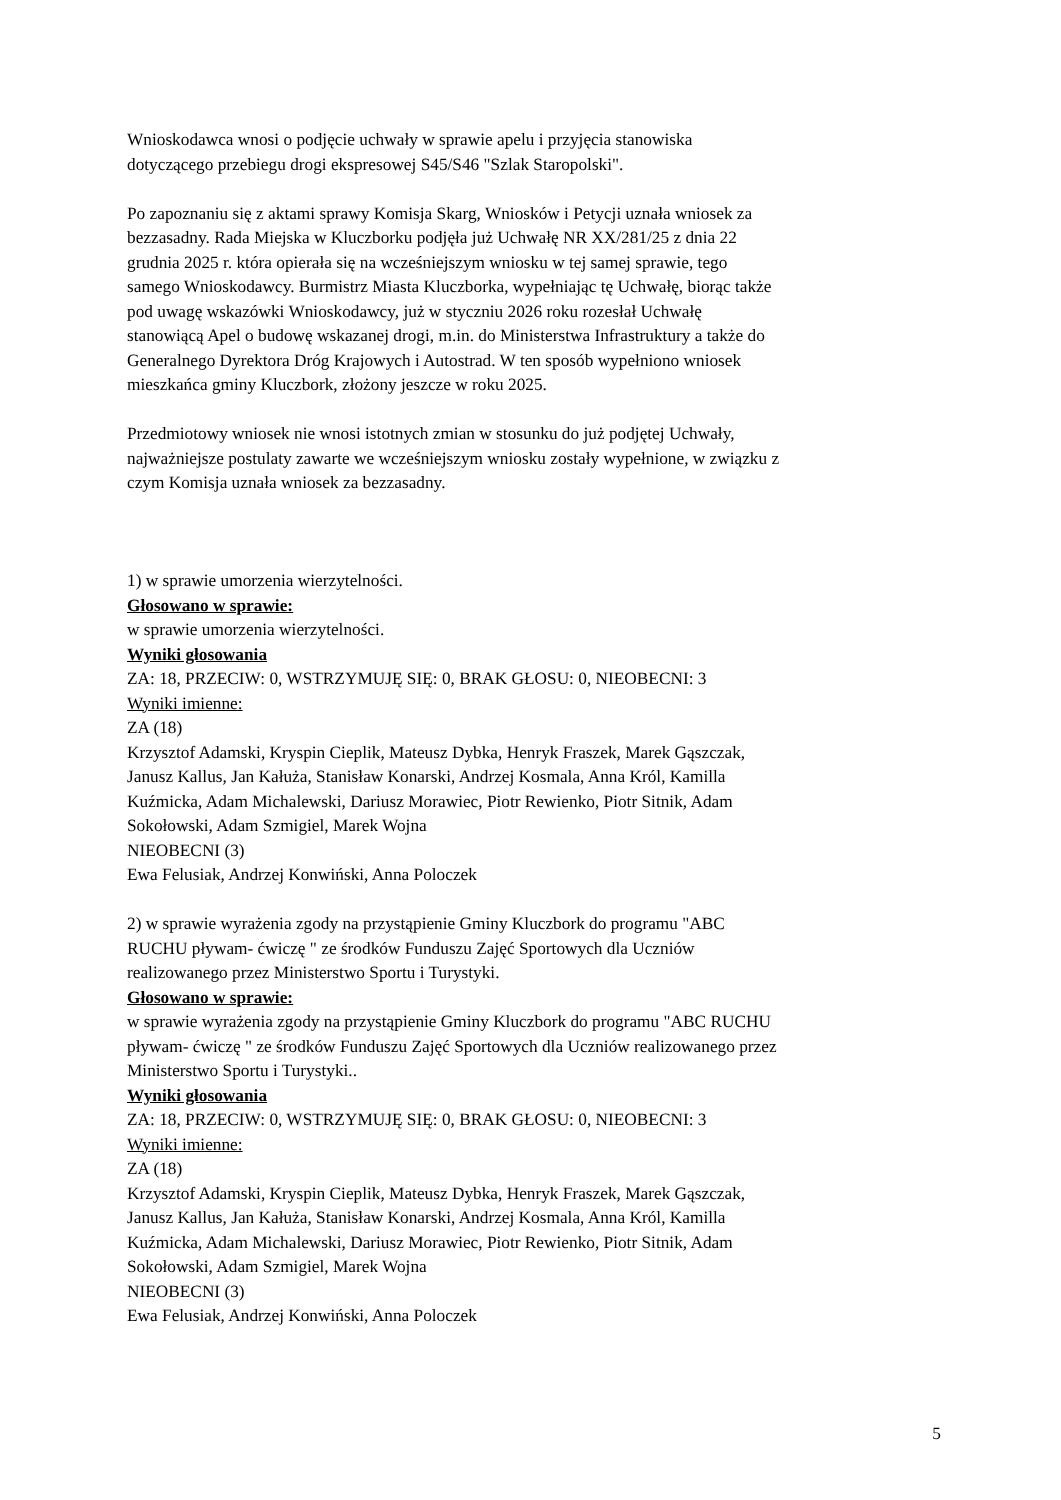Wnioskodawca wnosi o podjęcie uchwały w sprawie apelu i przyjęcia stanowiska
dotyczącego przebiegu drogi ekspresowej S45/S46 "Szlak Staropolski".
Po zapoznaniu się z aktami sprawy Komisja Skarg, Wniosków i Petycji uznała wniosek za
bezzasadny. Rada Miejska w Kluczborku podjęła już Uchwałę NR XX/281/25 z dnia 22
grudnia 2025 r. która opierała się na wcześniejszym wniosku w tej samej sprawie, tego
samego Wnioskodawcy. Burmistrz Miasta Kluczborka, wypełniając tę Uchwałę, biorąc także
pod uwagę wskazówki Wnioskodawcy, już w styczniu 2026 roku rozesłał Uchwałę
stanowiącą Apel o budowę wskazanej drogi, m.in. do Ministerstwa Infrastruktury a także do
Generalnego Dyrektora Dróg Krajowych i Autostrad. W ten sposób wypełniono wniosek
mieszkańca gminy Kluczbork, złożony jeszcze w roku 2025.
Przedmiotowy wniosek nie wnosi istotnych zmian w stosunku do już podjętej Uchwały,
najważniejsze postulaty zawarte we wcześniejszym wniosku zostały wypełnione, w związku z
czym Komisja uznała wniosek za bezzasadny.
1) w sprawie umorzenia wierzytelności.
Głosowano w sprawie:
w sprawie umorzenia wierzytelności.
Wyniki głosowania
ZA: 18, PRZECIW: 0, WSTRZYMUJĘ SIĘ: 0, BRAK GŁOSU: 0, NIEOBECNI: 3
Wyniki imienne:
ZA (18)
Krzysztof Adamski, Kryspin Cieplik, Mateusz Dybka, Henryk Fraszek, Marek Gąszczak,
Janusz Kallus, Jan Kałuża, Stanisław Konarski, Andrzej Kosmala, Anna Król, Kamilla
Kuźmicka, Adam Michalewski, Dariusz Morawiec, Piotr Rewienko, Piotr Sitnik, Adam
Sokołowski, Adam Szmigiel, Marek Wojna
NIEOBECNI (3)
Ewa Felusiak, Andrzej Konwiński, Anna Poloczek
2) w sprawie wyrażenia zgody na przystąpienie Gminy Kluczbork do programu "ABC
RUCHU pływam- ćwiczę " ze środków Funduszu Zajęć Sportowych dla Uczniów
realizowanego przez Ministerstwo Sportu i Turystyki.
Głosowano w sprawie:
w sprawie wyrażenia zgody na przystąpienie Gminy Kluczbork do programu "ABC RUCHU
pływam- ćwiczę " ze środków Funduszu Zajęć Sportowych dla Uczniów realizowanego przez
Ministerstwo Sportu i Turystyki..
Wyniki głosowania
ZA: 18, PRZECIW: 0, WSTRZYMUJĘ SIĘ: 0, BRAK GŁOSU: 0, NIEOBECNI: 3
Wyniki imienne:
ZA (18)
Krzysztof Adamski, Kryspin Cieplik, Mateusz Dybka, Henryk Fraszek, Marek Gąszczak,
Janusz Kallus, Jan Kałuża, Stanisław Konarski, Andrzej Kosmala, Anna Król, Kamilla
Kuźmicka, Adam Michalewski, Dariusz Morawiec, Piotr Rewienko, Piotr Sitnik, Adam
Sokołowski, Adam Szmigiel, Marek Wojna
NIEOBECNI (3)
Ewa Felusiak, Andrzej Konwiński, Anna Poloczek
5